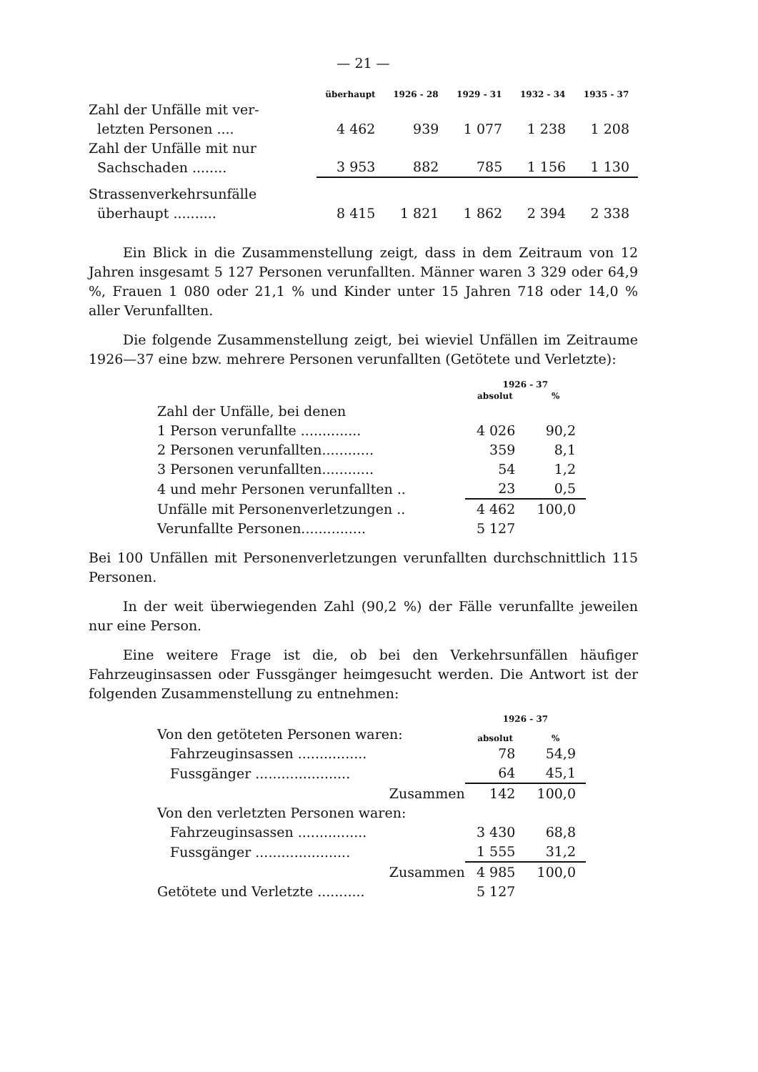— 21 —
| | überhaupt | 1926 - 28 | 1929 - 31 | 1932 - 34 | 1935 - 37 |
| --- | --- | --- | --- | --- | --- |
| Zahl der Unfälle mit ver- letzten Personen .... | 4 462 | 939 | 1 077 | 1 238 | 1 208 |
| Zahl der Unfälle mit nur Sachschaden ........ | 3 953 | 882 | 785 | 1 156 | 1 130 |
| Strassenverkehrsunfälle überhaupt .......... | 8 415 | 1 821 | 1 862 | 2 394 | 2 338 |
Ein Blick in die Zusammenstellung zeigt, dass in dem Zeitraum von 12 Jahren insgesamt 5 127 Personen verunfallten. Männer waren 3 329 oder 64,9 %, Frauen 1 080 oder 21,1 % und Kinder unter 15 Jahren 718 oder 14,0 % aller Verunfallten.
Die folgende Zusammenstellung zeigt, bei wieviel Unfällen im Zeitraume 1926—37 eine bzw. mehrere Personen verunfallten (Getötete und Verletzte):
| | 1926 - 37 | |
| --- | --- | --- |
| | absolut | % |
| Zahl der Unfälle, bei denen | | |
| 1 Person verunfallte .............. | 4 026 | 90,2 |
| 2 Personen verunfallten............ | 359 | 8,1 |
| 3 Personen verunfallten............ | 54 | 1,2 |
| 4 und mehr Personen verunfallten .. | 23 | 0,5 |
| Unfälle mit Personenverletzungen .. | 4 462 | 100,0 |
| Verunfallte Personen............... | 5 127 | |
Bei 100 Unfällen mit Personenverletzungen verunfallten durchschnittlich 115 Personen.
In der weit überwiegenden Zahl (90,2 %) der Fälle verunfallte jeweilen nur eine Person.
Eine weitere Frage ist die, ob bei den Verkehrsunfällen häufiger Fahrzeuginsassen oder Fussgänger heimgesucht werden. Die Antwort ist der folgenden Zusammenstellung zu entnehmen:
| | 1926 - 37 | |
| --- | --- | --- |
| Von den getöteten Personen waren: | absolut | % |
| Fahrzeuginsassen ................ | 78 | 54,9 |
| Fussgänger ...................... | 64 | 45,1 |
| Zusammen | 142 | 100,0 |
| Von den verletzten Personen waren: | | |
| Fahrzeuginsassen ................ | 3 430 | 68,8 |
| Fussgänger ...................... | 1 555 | 31,2 |
| Zusammen | 4 985 | 100,0 |
| Getötete und Verletzte ........... | 5 127 | |